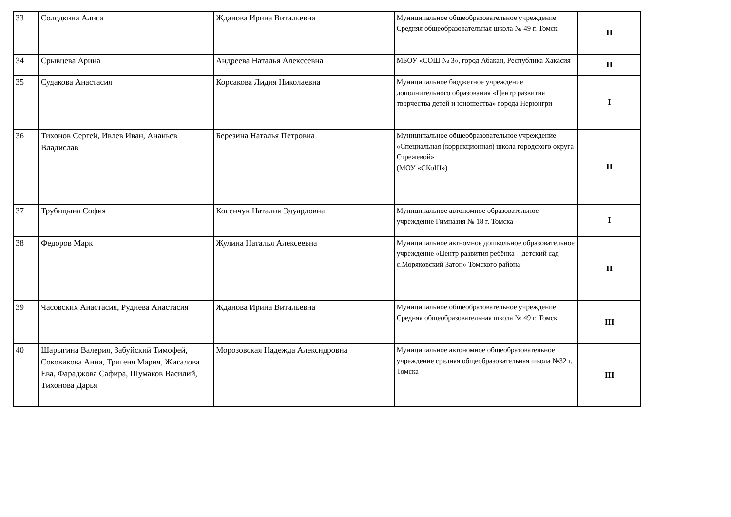| 33 | Солодкина Алиса | Жданова Ирина Витальевна | Муниципальное общеобразовательное учреждение Средняя общеобразовательная школа № 49 г. Томск | II |
| 34 | Срывцева Арина | Андреева Наталья Алексеевна | МБОУ «СОШ № 3», город Абакан, Республика Хакасия | II |
| 35 | Судакова Анастасия | Корсакова Лидия Николаевна | Муниципальное бюджетное учреждение дополнительного образования «Центр развития творчества детей и юношества» города Нерюнгри | I |
| 36 | Тихонов Сергей, Ивлев Иван, Ананьев Владислав | Березина Наталья Петровна | Муниципальное общеобразовательное учреждение «Специальная (коррекционная) школа городского округа Стрежевой» (МОУ «СКоШ») | II |
| 37 | Трубицына София | Косенчук Наталия Эдуардовна | Муниципальное автономное образовательное учреждение Гимназия № 18 г. Томска | I |
| 38 | Федоров Марк | Жулина Наталья Алексеевна | Муниципальное автномное дошкольное образовательное учреждение «Центр развития ребёнка – детский сад с.Моряковский Затон» Томского района | II |
| 39 | Часовских Анастасия, Руднева Анастасия | Жданова Ирина Витальевна | Муниципальное общеобразовательное учреждение Средняя общеобразовательная школа № 49 г. Томск | III |
| 40 | Шарыгина Валерия, Забуйский Тимофей, Соковикова Анна, Тригеня Мария, Жигалова Ева, Фараджова Сафира, Шумаков Василий, Тихонова Дарья | Морозовская Надежда Алексндровна | Муниципальное автономное общеобразовательное учреждение средняя общеобразовательная школа №32 г. Томска | III |